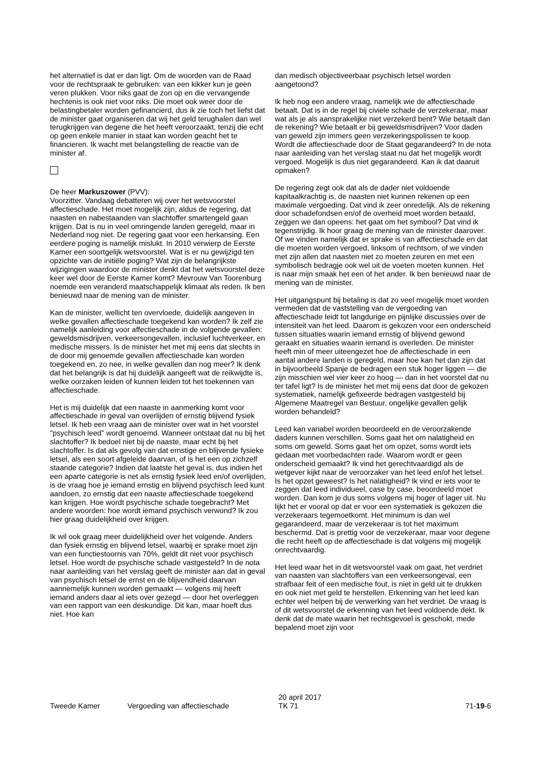het alternatief is dat er dan ligt. Om de woorden van de Raad voor de rechtspraak te gebruiken: van een kikker kun je geen veren plukken. Voor niks gaat de zon op en die vervangende hechtenis is ook niet voor niks. Die moet ook weer door de belastingbetaler worden gefinancierd, dus ik zie toch het liefst dat de minister gaat organiseren dat wij het geld terughalen dan wel terugkrijgen van degene die het heeft veroorzaakt, tenzij die echt op geen enkele manier in staat kan worden geacht het te financieren. Ik wacht met belangstelling de reactie van de minister af.
De heer Markuszower (PVV):
Voorzitter. Vandaag debatteren wij over het wetsvoorstel affectieschade. Het moet mogelijk zijn, aldus de regering, dat naasten en nabestaanden van slachtoffer smartengeld gaan krijgen. Dat is nu in veel omringende landen geregeld, maar in Nederland nog niet. De regering gaat voor een herkansing. Een eerdere poging is namelijk mislukt. In 2010 verwierp de Eerste Kamer een soortgelijk wetsvoorstel. Wat is er nu gewijzigd ten opzichte van de initiële poging? Wat zijn de belangrijkste wijzigingen waardoor de minister denkt dat het wetsvoorstel deze keer wel door de Eerste Kamer komt? Mevrouw Van Toorenburg noemde een veranderd maatschappelijk klimaat als reden. Ik ben benieuwd naar de mening van de minister.
Kan de minister, wellicht ten overvloede, duidelijk aangeven in welke gevallen affectieschade toegekend kan worden? Ik zelf zie namelijk aanleiding voor affectieschade in de volgende gevallen: geweldsmisdrijven, verkeersongevallen, inclusief luchtverkeer, en medische missers. Is de minister het met mij eens dat slechts in de door mij genoemde gevallen affectieschade kan worden toegekend en, zo nee, in welke gevallen dan nog meer? Ik denk dat het belangrijk is dat hij duidelijk aangeeft wat de reikwijdte is, welke oorzaken leiden of kunnen leiden tot het toekennen van affectieschade.
Het is mij duidelijk dat een naaste in aanmerking komt voor affectieschade in geval van overlijden of ernstig blijvend fysiek letsel. Ik heb een vraag aan de minister over wat in het voorstel "psychisch leed" wordt genoemd. Wanneer ontstaat dat nu bij het slachtoffer? Ik bedoel niet bij de naaste, maar echt bij het slachtoffer. Is dat als gevolg van dat ernstige en blijvende fysieke letsel, als een soort afgeleide daarvan, of is het een op zichzelf staande categorie? Indien dat laatste het geval is, dus indien het een aparte categorie is net als ernstig fysiek leed en/of overlijden, is de vraag hoe je iemand ernstig en blijvend psychisch leed kunt aandoen, zo ernstig dat een naaste affectieschade toegekend kan krijgen. Hoe wordt psychische schade toegebracht? Met andere woorden: hoe wordt iemand psychisch verwond? Ik zou hier graag duidelijkheid over krijgen.
Ik wil ook graag meer duidelijkheid over het volgende. Anders dan fysiek ernstig en blijvend letsel, waarbij er sprake moet zijn van een functiestoornis van 70%, geldt dit niet voor psychisch letsel. Hoe wordt de psychische schade vastgesteld? In de nota naar aanleiding van het verslag geeft de minister aan dat in geval van psychisch letsel de ernst en de blijvendheid daarvan aannemelijk kunnen worden gemaakt — volgens mij heeft iemand anders daar al iets over gezegd — door het overleggen van een rapport van een deskundige. Dit kan, maar hoeft dus niet. Hoe kan
dan medisch objectiveerbaar psychisch letsel worden aangetoond?
Ik heb nog een andere vraag, namelijk wie de affectieschade betaalt. Dat is in de regel bij civiele schade de verzekeraar, maar wat als je als aansprakelijke niet verzekerd bent? Wie betaalt dan de rekening? Wie betaalt er bij geweldsmisdrijven? Voor daden van geweld zijn immers geen verzekeringspolissen te koop. Wordt die affectieschade door de Staat gegarandeerd? In de nota naar aanleiding van het verslag staat nu dat het mogelijk wordt vergoed. Mogelijk is dus niet gegarandeerd. Kan ik dat daaruit opmaken?
De regering zegt ook dat als de dader niet voldoende kapitaalkrachtig is, de naasten niet kunnen rekenen op een maximale vergoeding. Dat vind ik zeer onredelijk. Als de rekening door schadefondsen en/of de overheid moet worden betaald, zeggen we dan opeens: het gaat om het symbool? Dat vind ik tegenstrijdig. Ik hoor graag de mening van de minister daarover. Of we vinden namelijk dat er sprake is van affectieschade en dat die moeten worden vergoed, linksom of rechtsom, of we vinden met zijn allen dat naasten niet zo moeten zeuren en met een symbolisch bedragje ook wel uit de voeten moeten kunnen. Het is naar mijn smaak het een of het ander. Ik ben benieuwd naar de mening van de minister.
Het uitgangspunt bij betaling is dat zo veel mogelijk moet worden vermeden dat de vaststelling van de vergoeding van affectieschade leidt tot langdurige en pijnlijke discussies over de intensiteit van het leed. Daarom is gekozen voor een onderscheid tussen situaties waarin iemand ernstig of blijvend gewond geraakt en situaties waarin iemand is overleden. De minister heeft min of meer uiteengezet hoe de affectieschade in een aantal andere landen is geregeld, maar hoe kan het dan zijn dat in bijvoorbeeld Spanje de bedragen een stuk hoger liggen — die zijn misschien wel vier keer zo hoog — dan in het voorstel dat nu ter tafel ligt? Is de minister het met mij eens dat door de gekozen systematiek, namelijk gefixeerde bedragen vastgesteld bij Algemene Maatregel van Bestuur, ongelijke gevallen gelijk worden behandeld?
Leed kan variabel worden beoordeeld en de veroorzakende daders kunnen verschillen. Soms gaat het om nalatigheid en soms om geweld. Soms gaat het om opzet, soms wordt iets gedaan met voorbedachten rade. Waarom wordt er geen onderscheid gemaakt? Ik vind het gerechtvaardigd als de wetgever kijkt naar de veroorzaker van het leed en/of het letsel. Is het opzet geweest? Is het nalatigheid? Ik vind er iets voor te zeggen dat leed individueel, case by case, beoordeeld moet worden. Dan kom je dus soms volgens mij hoger of lager uit. Nu lijkt het er vooral op dat er voor een systematiek is gekozen die verzekeraars tegemoetkomt. Het minimum is dan wel gegarandeerd, maar de verzekeraar is tot het maximum beschermd. Dat is prettig voor de verzekeraar, maar voor degene die recht heeft op de affectieschade is dat volgens mij mogelijk onrechtvaardig.
Het leed waar het in dit wetsvoorstel vaak om gaat, het verdriet van naasten van slachtoffers van een verkeersongeval, een strafbaar feit of een medische fout, is niet in geld uit te drukken en ook niet met geld te herstellen. Erkenning van het leed kan echter wel helpen bij de verwerking van het verdriet. De vraag is of dit wetsvoorstel de erkenning van het leed voldoende dekt. Ik denk dat de mate waarin het rechtsgevoel is geschokt, mede bepalend moet zijn voor
Tweede Kamer Vergoeding van affectieschade
20 april 2017
TK 71
71-19-6